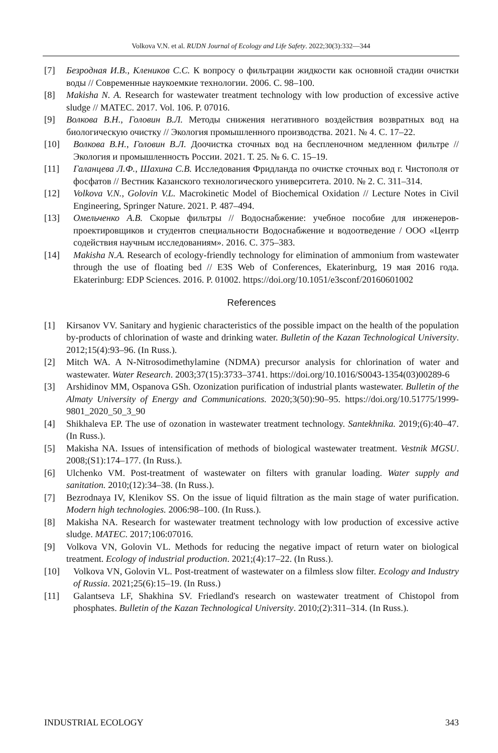Volkova V.N. et al. RUDN Journal of Ecology and Life Safety. 2022;30(3):332—344
[7] Безродная И.В., Клеников С.С. К вопросу о фильтрации жидкости как основной стадии очистки воды // Современные наукоемкие технологии. 2006. С. 98–100.
[8] Makisha N. A. Research for wastewater treatment technology with low production of excessive active sludge // MATEC. 2017. Vol. 106. P. 07016.
[9] Волкова В.Н., Головин В.Л. Методы снижения негативного воздействия возвратных вод на биологическую очистку // Экология промышленного производства. 2021. № 4. С. 17–22.
[10] Волкова В.Н., Головин В.Л. Доочистка сточных вод на беспленочном медленном фильтре // Экология и промышленность России. 2021. Т. 25. № 6. С. 15–19.
[11] Галанцева Л.Ф., Шахина С.В. Исследования Фридланда по очистке сточных вод г. Чистополя от фосфатов // Вестник Казанского технологического университета. 2010. № 2. С. 311–314.
[12] Volkova V.N., Golovin V.L. Macrokinetic Model of Biochemical Oxidation // Lecture Notes in Civil Engineering, Springer Nature. 2021. P. 487–494.
[13] Омельченко А.В. Скорые фильтры // Водоснабжение: учебное пособие для инженеров-проектировщиков и студентов специальности Водоснабжение и водоотведение / ООО «Центр содействия научным исследованиям». 2016. С. 375–383.
[14] Makisha N.A. Research of ecology-friendly technology for elimination of ammonium from wastewater through the use of floating bed // E3S Web of Conferences, Ekaterinburg, 19 мая 2016 года. Ekaterinburg: EDP Sciences. 2016. P. 01002. https://doi.org/10.1051/e3sconf/20160601002
References
[1] Kirsanov VV. Sanitary and hygienic characteristics of the possible impact on the health of the population by-products of chlorination of waste and drinking water. Bulletin of the Kazan Technological University. 2012;15(4):93–96. (In Russ.).
[2] Mitch WA. A N-Nitrosodimethylamine (NDMA) precursor analysis for chlorination of water and wastewater. Water Research. 2003;37(15):3733–3741. https://doi.org/10.1016/S0043-1354(03)00289-6
[3] Arshidinov MM, Ospanova GSh. Ozonization purification of industrial plants wastewater. Bulletin of the Almaty University of Energy and Communications. 2020;3(50):90–95. https://doi.org/10.51775/1999-9801_2020_50_3_90
[4] Shikhaleva EP. The use of ozonation in wastewater treatment technology. Santekhnika. 2019;(6):40–47. (In Russ.).
[5] Makisha NA. Issues of intensification of methods of biological wastewater treatment. Vestnik MGSU. 2008;(S1):174–177. (In Russ.).
[6] Ulchenko VM. Post-treatment of wastewater on filters with granular loading. Water supply and sanitation. 2010;(12):34–38. (In Russ.).
[7] Bezrodnaya IV, Klenikov SS. On the issue of liquid filtration as the main stage of water purification. Modern high technologies. 2006:98–100. (In Russ.).
[8] Makisha NA. Research for wastewater treatment technology with low production of excessive active sludge. MATEC. 2017;106:07016.
[9] Volkova VN, Golovin VL. Methods for reducing the negative impact of return water on biological treatment. Ecology of industrial production. 2021;(4):17–22. (In Russ.).
[10] Volkova VN, Golovin VL. Post-treatment of wastewater on a filmless slow filter. Ecology and Industry of Russia. 2021;25(6):15–19. (In Russ.)
[11] Galantseva LF, Shakhina SV. Friedland's research on wastewater treatment of Chistopol from phosphates. Bulletin of the Kazan Technological University. 2010;(2):311–314. (In Russ.).
INDUSTRIAL ECOLOGY 343